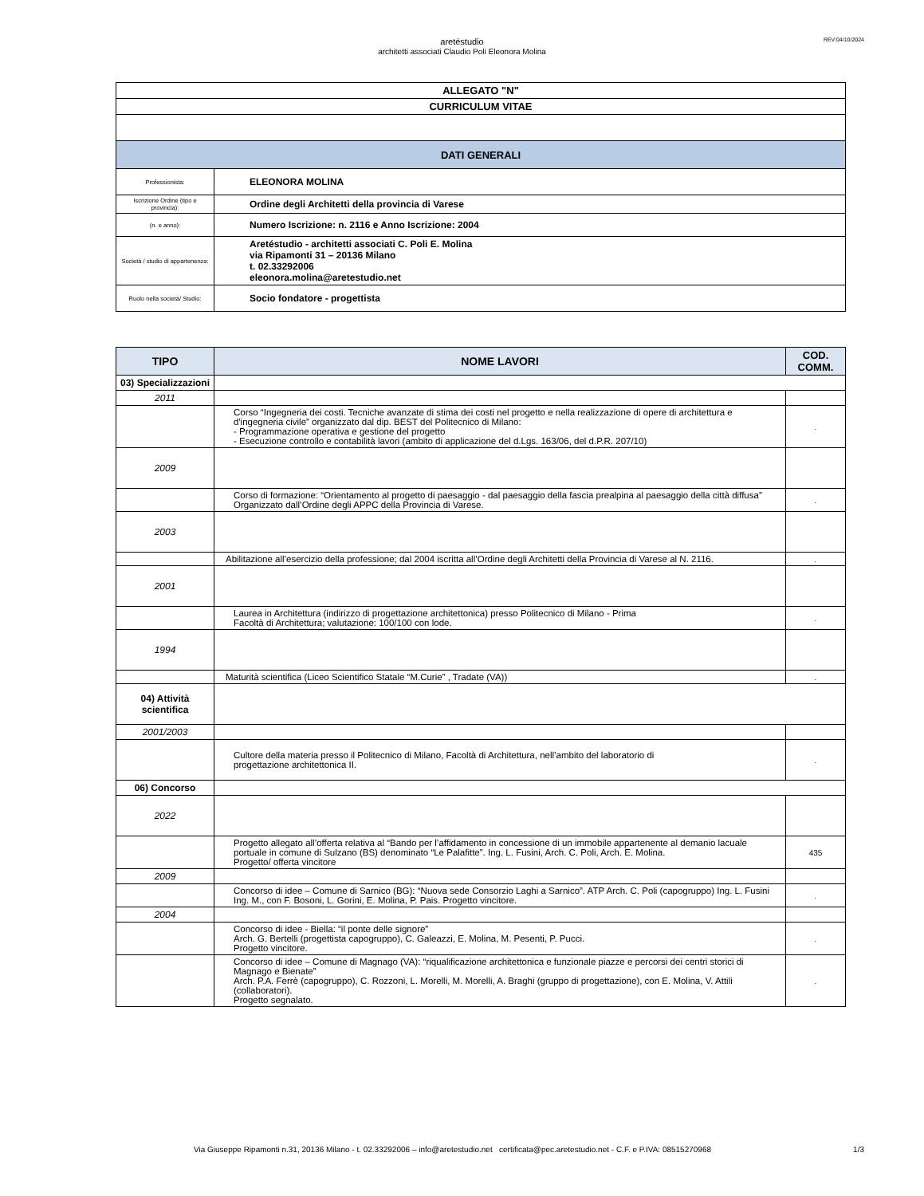REV:04/10/2024
aretéstudio
architetti associati Claudio Poli Eleonora Molina
| ALLEGATO "N" | |
| CURRICULUM VITAE | |
| DATI GENERALI | |
| Professionista: | ELEONORA MOLINA |
| Iscrizione Ordine (tipo e provincia): | Ordine degli Architetti della provincia di Varese |
| (n. e anno): | Numero Iscrizione: n. 2116 e Anno Iscrizione: 2004 |
| Società / studio di appartenenza: | Aretéstudio - architetti associati C. Poli E. Molina via Ripamonti 31 – 20136 Milano t. 02.33292006 eleonora.molina@aretestudio.net |
| Ruolo nella società/ Studio: | Socio fondatore - progettista |
| TIPO | NOME LAVORI | COD. COMM. |
| --- | --- | --- |
| 03) Specializzazioni | | |
| 2011 | | |
| | Corso “Ingegneria dei costi. Tecniche avanzate di stima dei costi nel progetto e nella realizzazione di opere di architettura e d'ingegneria civile” organizzato dal dip. BEST del Politecnico di Milano: - Programmazione operativa e gestione del progetto - Esecuzione controllo e contabilità lavori (ambito di applicazione del d.Lgs. 163/06, del d.P.R. 207/10) | . |
| 2009 | | |
| | Corso di formazione: “Orientamento al progetto di paesaggio - dal paesaggio della fascia prealpina al paesaggio della città diffusa” Organizzato dall’Ordine degli APPC della Provincia di Varese. | . |
| 2003 | | |
| | Abilitazione all’esercizio della professione; dal 2004 iscritta all’Ordine degli Architetti della Provincia di Varese al N. 2116. | . |
| 2001 | | |
| | Laurea in Architettura (indirizzo di progettazione architettonica) presso Politecnico di Milano - Prima Facoltà di Architettura; valutazione: 100/100 con lode. | . |
| 1994 | | |
| | Maturità scientifica (Liceo Scientifico Statale “M.Curie” , Tradate (VA)) | . |
| 04) Attività scientifica | | |
| 2001/2003 | | |
| | Cultore della materia presso il Politecnico di Milano, Facoltà di Architettura, nell’ambito del laboratorio di progettazione architettonica II. | . |
| 06) Concorso | | |
| 2022 | | |
| | Progetto allegato all’offerta relativa al “Bando per l’affidamento in concessione di un immobile appartenente al demanio lacuale portuale in comune di Sulzano (BS) denominato “Le Palafitte”. Ing. L. Fusini, Arch. C. Poli, Arch. E. Molina. Progetto/ offerta vincitore | 435 |
| 2009 | | |
| | Concorso di idee – Comune di Sarnico (BG): “Nuova sede Consorzio Laghi a Sarnico”. ATP Arch. C. Poli (capogruppo) Ing. L. Fusini Ing. M., con F. Bosoni, L. Gorini, E. Molina, P. Pais. Progetto vincitore. | . |
| 2004 | | |
| | Concorso di idee - Biella: “il ponte delle signore” Arch. G. Bertelli (progettista capogruppo), C. Galeazzi, E. Molina, M. Pesenti, P. Pucci. Progetto vincitore. | . |
| | Concorso di idee – Comune di Magnago (VA): “riqualificazione architettonica e funzionale piazze e percorsi dei centri storici di Magnago e Bienate” Arch. P.A. Ferrè (capogruppo), C. Rozzoni, L. Morelli, M. Morelli, A. Braghi (gruppo di progettazione), con E. Molina, V. Attili (collaboratori). Progetto segnalato. | . |
Via Giuseppe Ripamonti n.31, 20136 Milano - t. 02.33292006 – info@aretestudio.net certificata@pec.aretestudio.net - C.F. e P.IVA: 08515270968 1/3